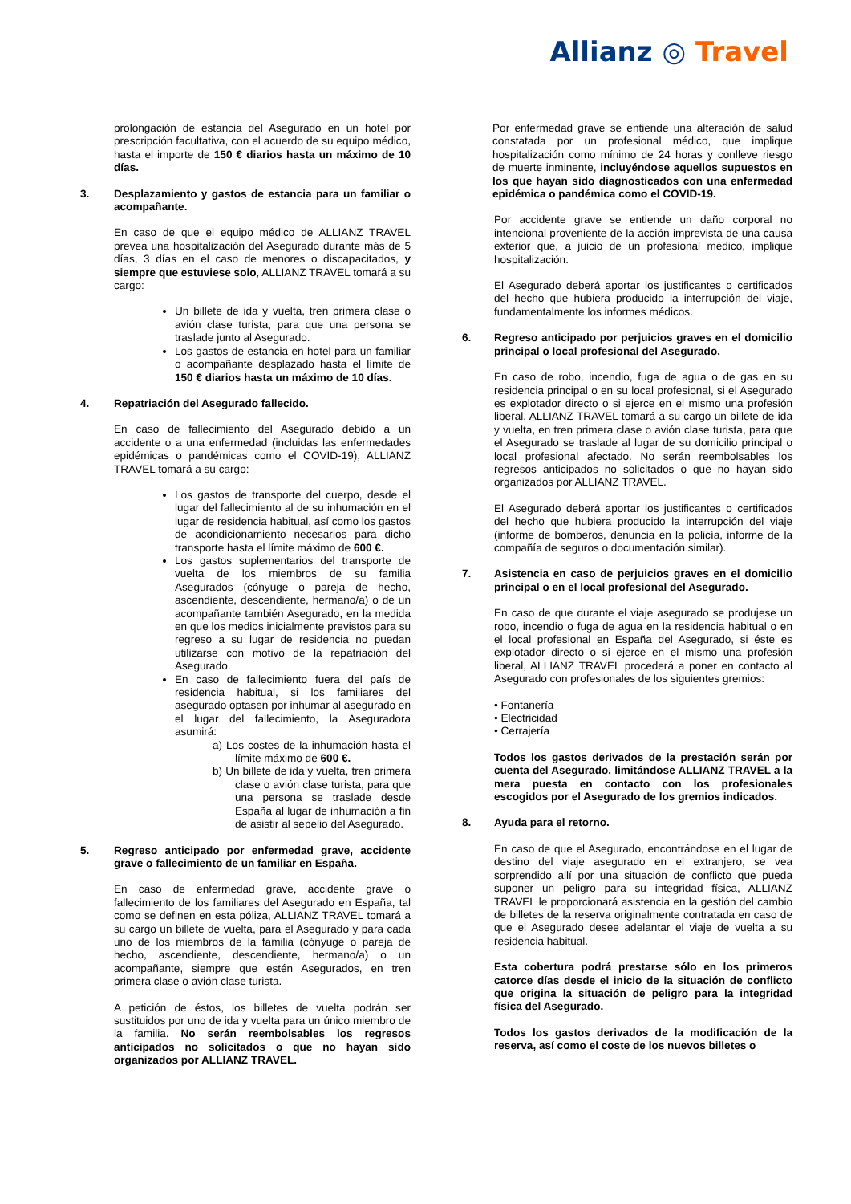Allianz ◎ Travel
prolongación de estancia del Asegurado en un hotel por prescripción facultativa, con el acuerdo de su equipo médico, hasta el importe de 150 € diarios hasta un máximo de 10 días.
3. Desplazamiento y gastos de estancia para un familiar o acompañante.
En caso de que el equipo médico de ALLIANZ TRAVEL prevea una hospitalización del Asegurado durante más de 5 días, 3 días en el caso de menores o discapacitados, y siempre que estuviese solo, ALLIANZ TRAVEL tomará a su cargo:
Un billete de ida y vuelta, tren primera clase o avión clase turista, para que una persona se traslade junto al Asegurado.
Los gastos de estancia en hotel para un familiar o acompañante desplazado hasta el límite de 150 € diarios hasta un máximo de 10 días.
4. Repatriación del Asegurado fallecido.
En caso de fallecimiento del Asegurado debido a un accidente o a una enfermedad (incluidas las enfermedades epidémicas o pandémicas como el COVID-19), ALLIANZ TRAVEL tomará a su cargo:
Los gastos de transporte del cuerpo, desde el lugar del fallecimiento al de su inhumación en el lugar de residencia habitual, así como los gastos de acondicionamiento necesarios para dicho transporte hasta el límite máximo de 600 €.
Los gastos suplementarios del transporte de vuelta de los miembros de su familia Asegurados (cónyuge o pareja de hecho, ascendiente, descendiente, hermano/a) o de un acompañante también Asegurado, en la medida en que los medios inicialmente previstos para su regreso a su lugar de residencia no puedan utilizarse con motivo de la repatriación del Asegurado.
En caso de fallecimiento fuera del país de residencia habitual, si los familiares del asegurado optasen por inhumar al asegurado en el lugar del fallecimiento, la Aseguradora asumirá:
a) Los costes de la inhumación hasta el límite máximo de 600 €.
b) Un billete de ida y vuelta, tren primera clase o avión clase turista, para que una persona se traslade desde España al lugar de inhumación a fin de asistir al sepelio del Asegurado.
5. Regreso anticipado por enfermedad grave, accidente grave o fallecimiento de un familiar en España.
En caso de enfermedad grave, accidente grave o fallecimiento de los familiares del Asegurado en España, tal como se definen en esta póliza, ALLIANZ TRAVEL tomará a su cargo un billete de vuelta, para el Asegurado y para cada uno de los miembros de la familia (cónyuge o pareja de hecho, ascendiente, descendiente, hermano/a) o un acompañante, siempre que estén Asegurados, en tren primera clase o avión clase turista.
A petición de éstos, los billetes de vuelta podrán ser sustituidos por uno de ida y vuelta para un único miembro de la familia. No serán reembolsables los regresos anticipados no solicitados o que no hayan sido organizados por ALLIANZ TRAVEL.
Por enfermedad grave se entiende una alteración de salud constatada por un profesional médico, que implique hospitalización como mínimo de 24 horas y conlleve riesgo de muerte inminente, incluyéndose aquellos supuestos en los que hayan sido diagnosticados con una enfermedad epidémica o pandémica como el COVID-19.
Por accidente grave se entiende un daño corporal no intencional proveniente de la acción imprevista de una causa exterior que, a juicio de un profesional médico, implique hospitalización.
El Asegurado deberá aportar los justificantes o certificados del hecho que hubiera producido la interrupción del viaje, fundamentalmente los informes médicos.
6. Regreso anticipado por perjuicios graves en el domicilio principal o local profesional del Asegurado.
En caso de robo, incendio, fuga de agua o de gas en su residencia principal o en su local profesional, si el Asegurado es explotador directo o si ejerce en el mismo una profesión liberal, ALLIANZ TRAVEL tomará a su cargo un billete de ida y vuelta, en tren primera clase o avión clase turista, para que el Asegurado se traslade al lugar de su domicilio principal o local profesional afectado. No serán reembolsables los regresos anticipados no solicitados o que no hayan sido organizados por ALLIANZ TRAVEL.
El Asegurado deberá aportar los justificantes o certificados del hecho que hubiera producido la interrupción del viaje (informe de bomberos, denuncia en la policía, informe de la compañía de seguros o documentación similar).
7. Asistencia en caso de perjuicios graves en el domicilio principal o en el local profesional del Asegurado.
En caso de que durante el viaje asegurado se produjese un robo, incendio o fuga de agua en la residencia habitual o en el local profesional en España del Asegurado, si éste es explotador directo o si ejerce en el mismo una profesión liberal, ALLIANZ TRAVEL procederá a poner en contacto al Asegurado con profesionales de los siguientes gremios:
• Fontanería
• Electricidad
• Cerrajería
Todos los gastos derivados de la prestación serán por cuenta del Asegurado, limitándose ALLIANZ TRAVEL a la mera puesta en contacto con los profesionales escogidos por el Asegurado de los gremios indicados.
8. Ayuda para el retorno.
En caso de que el Asegurado, encontrándose en el lugar de destino del viaje asegurado en el extranjero, se vea sorprendido allí por una situación de conflicto que pueda suponer un peligro para su integridad física, ALLIANZ TRAVEL le proporcionará asistencia en la gestión del cambio de billetes de la reserva originalmente contratada en caso de que el Asegurado desee adelantar el viaje de vuelta a su residencia habitual.
Esta cobertura podrá prestarse sólo en los primeros catorce días desde el inicio de la situación de conflicto que origina la situación de peligro para la integridad física del Asegurado.
Todos los gastos derivados de la modificación de la reserva, así como el coste de los nuevos billetes o